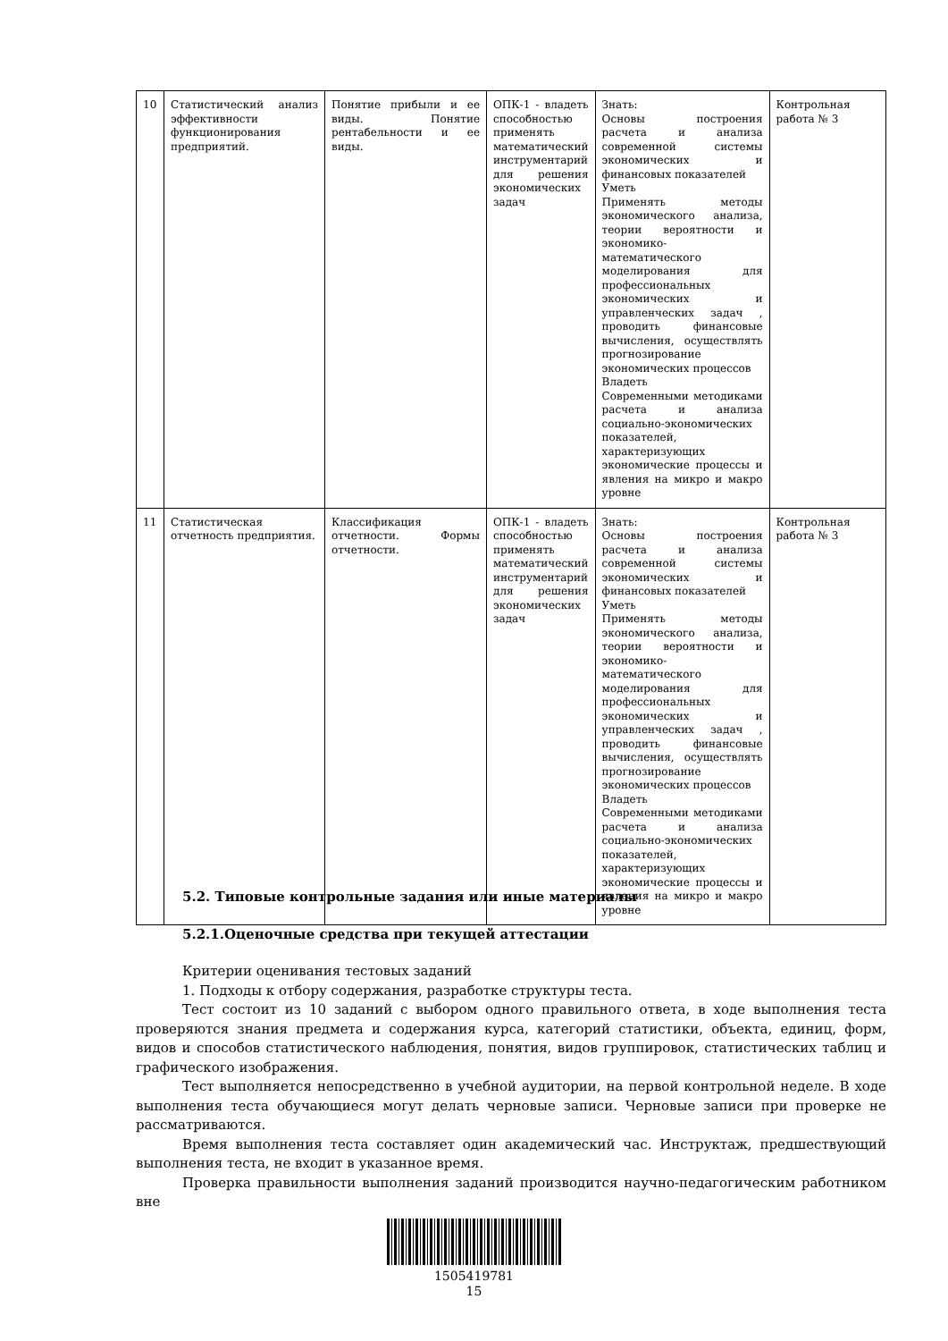| 10 | Статистический анализ эффективности функционирования предприятий. | Понятие прибыли и ее виды. Понятие рентабельности и ее виды. | ОПК-1 - владеть способностью применять математический инструментарий для решения экономических задач | Знать: Основы построения расчета и анализа современной системы экономических и финансовых показателей Уметь Применять методы экономического анализа, теории вероятности и экономико-математического моделирования для профессиональных экономических и управленческих задач , проводить финансовые вычисления, осуществлять прогнозирование экономических процессов Владеть Современными методиками расчета и анализа социально-экономических показателей, характеризующих экономические процессы и явления на микро и макро уровне | Контрольная работа № 3 |
| 11 | Статистическая отчетность предприятия. | Классификация отчетности. Формы отчетности. | ОПК-1 - владеть способностью применять математический инструментарий для решения экономических задач | Знать: Основы построения расчета и анализа современной системы экономических и финансовых показателей Уметь Применять методы экономического анализа, теории вероятности и экономико-математического моделирования для профессиональных экономических и управленческих задач , проводить финансовые вычисления, осуществлять прогнозирование экономических процессов Владеть Современными методиками расчета и анализа социально-экономических показателей, характеризующих экономические процессы и явления на микро и макро уровне | Контрольная работа № 3 |
5.2. Типовые контрольные задания или иные материалы
5.2.1.Оценочные средства при текущей аттестации
Критерии оценивания тестовых заданий
1. Подходы к отбору содержания, разработке структуры теста.
Тест состоит из 10 заданий с выбором одного правильного ответа, в ходе выполнения теста проверяются знания предмета и содержания курса, категорий статистики, объекта, единиц, форм, видов и способов статистического наблюдения, понятия, видов группировок, статистических таблиц и графического изображения.
Тест выполняется непосредственно в учебной аудитории, на первой контрольной неделе. В ходе выполнения теста обучающиеся могут делать черновые записи. Черновые записи при проверке не рассматриваются.
Время выполнения теста составляет один академический час. Инструктаж, предшествующий выполнения теста, не входит в указанное время.
Проверка правильности выполнения заданий производится научно-педагогическим работником вне
1505419781
15